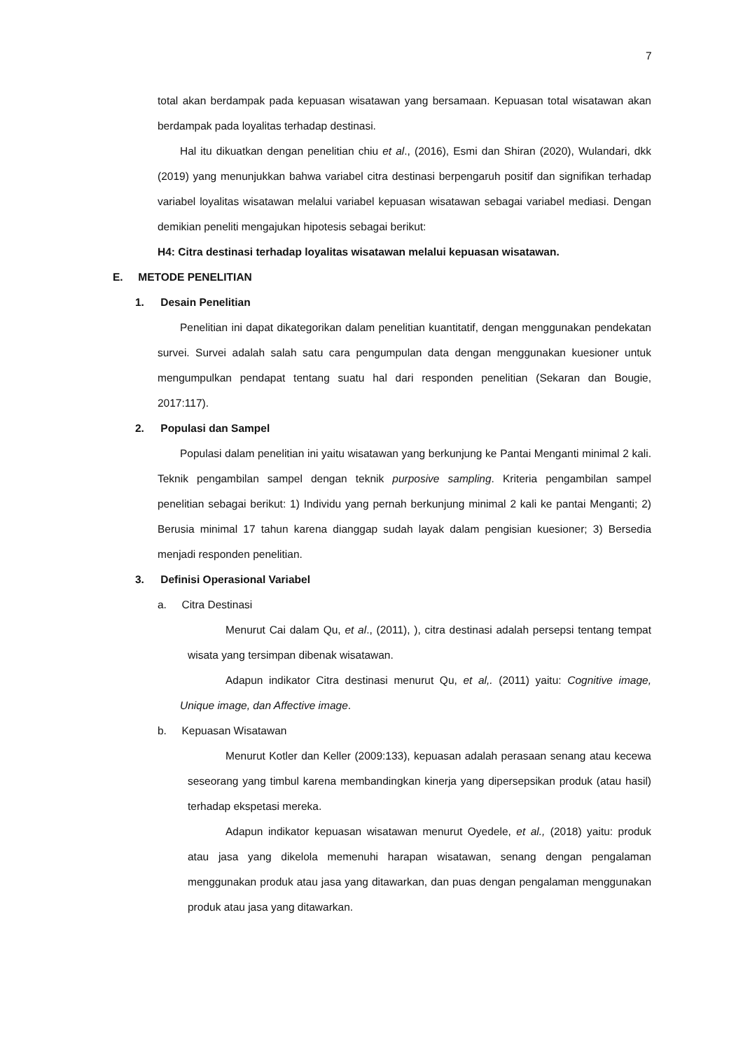7
total akan berdampak pada kepuasan wisatawan yang bersamaan. Kepuasan total wisatawan akan berdampak pada loyalitas terhadap destinasi.
Hal itu dikuatkan dengan penelitian chiu et al., (2016), Esmi dan Shiran (2020), Wulandari, dkk (2019) yang menunjukkan bahwa variabel citra destinasi berpengaruh positif dan signifikan terhadap variabel loyalitas wisatawan melalui variabel kepuasan wisatawan sebagai variabel mediasi. Dengan demikian peneliti mengajukan hipotesis sebagai berikut:
H4: Citra destinasi terhadap loyalitas wisatawan melalui kepuasan wisatawan.
E. METODE PENELITIAN
1. Desain Penelitian
Penelitian ini dapat dikategorikan dalam penelitian kuantitatif, dengan menggunakan pendekatan survei. Survei adalah salah satu cara pengumpulan data dengan menggunakan kuesioner untuk mengumpulkan pendapat tentang suatu hal dari responden penelitian (Sekaran dan Bougie, 2017:117).
2. Populasi dan Sampel
Populasi dalam penelitian ini yaitu wisatawan yang berkunjung ke Pantai Menganti minimal 2 kali. Teknik pengambilan sampel dengan teknik purposive sampling. Kriteria pengambilan sampel penelitian sebagai berikut: 1) Individu yang pernah berkunjung minimal 2 kali ke pantai Menganti; 2) Berusia minimal 17 tahun karena dianggap sudah layak dalam pengisian kuesioner; 3) Bersedia menjadi responden penelitian.
3. Definisi Operasional Variabel
a. Citra Destinasi
Menurut Cai dalam Qu, et al., (2011), ), citra destinasi adalah persepsi tentang tempat wisata yang tersimpan dibenak wisatawan.
Adapun indikator Citra destinasi menurut Qu, et al,. (2011) yaitu: Cognitive image, Unique image, dan Affective image.
b. Kepuasan Wisatawan
Menurut Kotler dan Keller (2009:133), kepuasan adalah perasaan senang atau kecewa seseorang yang timbul karena membandingkan kinerja yang dipersepsikan produk (atau hasil) terhadap ekspetasi mereka.
Adapun indikator kepuasan wisatawan menurut Oyedele, et al., (2018) yaitu: produk atau jasa yang dikelola memenuhi harapan wisatawan, senang dengan pengalaman menggunakan produk atau jasa yang ditawarkan, dan puas dengan pengalaman menggunakan produk atau jasa yang ditawarkan.